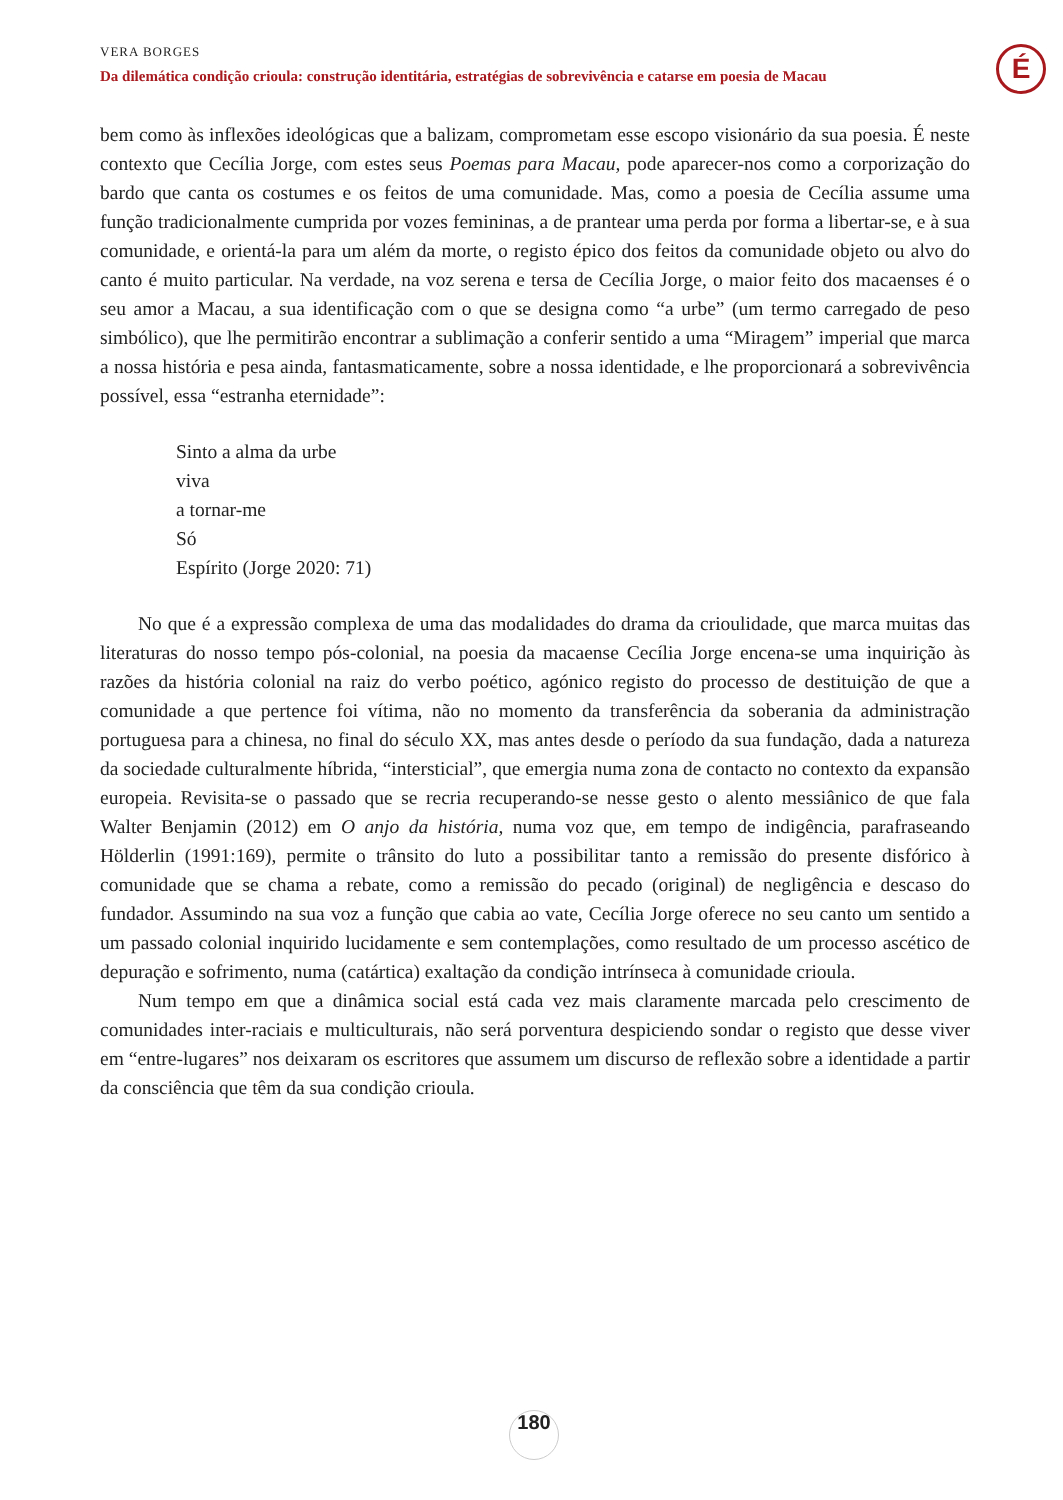VERA BORGES
Da dilemática condição crioula: construção identitária, estratégias de sobrevivência e catarse em poesia de Macau
É
bem como às inflexões ideológicas que a balizam, comprometam esse escopo visionário da sua poesia. É neste contexto que Cecília Jorge, com estes seus Poemas para Macau, pode aparecer-nos como a corporização do bardo que canta os costumes e os feitos de uma comunidade. Mas, como a poesia de Cecília assume uma função tradicionalmente cumprida por vozes femininas, a de prantear uma perda por forma a libertar-se, e à sua comunidade, e orientá-la para um além da morte, o registo épico dos feitos da comunidade objeto ou alvo do canto é muito particular. Na verdade, na voz serena e tersa de Cecília Jorge, o maior feito dos macaenses é o seu amor a Macau, a sua identificação com o que se designa como “a urbe” (um termo carregado de peso simbólico), que lhe permitirão encontrar a sublimação a conferir sentido a uma “Miragem” imperial que marca a nossa história e pesa ainda, fantasmaticamente, sobre a nossa identidade, e lhe proporcionará a sobrevivência possível, essa “estranha eternidade”:
Sinto a alma da urbe
viva
a tornar-me
Só
Espírito (Jorge 2020: 71)
No que é a expressão complexa de uma das modalidades do drama da crioulidade, que marca muitas das literaturas do nosso tempo pós-colonial, na poesia da macaense Cecília Jorge encena-se uma inquirição às razões da história colonial na raiz do verbo poético, agónico registo do processo de destituição de que a comunidade a que pertence foi vítima, não no momento da transferência da soberania da administração portuguesa para a chinesa, no final do século XX, mas antes desde o período da sua fundação, dada a natureza da sociedade culturalmente híbrida, “intersticial”, que emergia numa zona de contacto no contexto da expansão europeia. Revisita-se o passado que se recria recuperando-se nesse gesto o alento messiânico de que fala Walter Benjamin (2012) em O anjo da história, numa voz que, em tempo de indigência, parafraseando Hölderlin (1991:169), permite o trânsito do luto a possibilitar tanto a remissão do presente disfórico à comunidade que se chama a rebate, como a remissão do pecado (original) de negligência e descaso do fundador. Assumindo na sua voz a função que cabia ao vate, Cecília Jorge oferece no seu canto um sentido a um passado colonial inquirido lucidamente e sem contemplações, como resultado de um processo ascético de depuração e sofrimento, numa (catártica) exaltação da condição intrínseca à comunidade crioula.
Num tempo em que a dinâmica social está cada vez mais claramente marcada pelo crescimento de comunidades inter-raciais e multiculturais, não será porventura despiciendo sondar o registo que desse viver em “entre-lugares” nos deixaram os escritores que assumem um discurso de reflexão sobre a identidade a partir da consciência que têm da sua condição crioula.
180